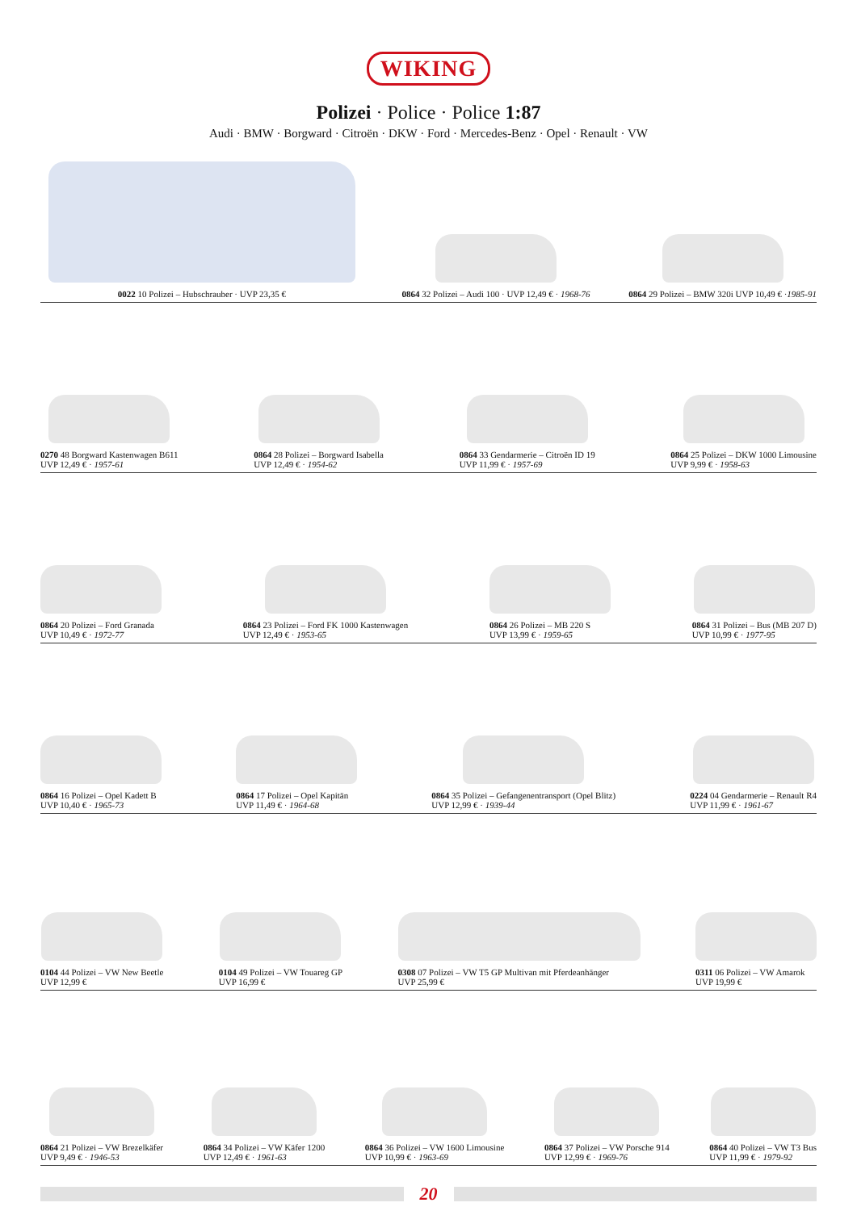WIKING
Polizei · Police · Police 1:87
Audi · BMW · Borgward · Citroën · DKW · Ford · Mercedes-Benz · Opel · Renault · VW
0022 10 Polizei – Hubschrauber · UVP 23,35 €
0864 32 Polizei – Audi 100 · UVP 12,49 € · 1968-76
0864 29 Polizei – BMW 320i UVP 10,49 € ·1985-91
0270 48 Borgward Kastenwagen B611
UVP 12,49 € · 1957-61
0864 28 Polizei – Borgward Isabella
UVP 12,49 € · 1954-62
0864 33 Gendarmerie – Citroën ID 19
UVP 11,99 € · 1957-69
0864 25 Polizei – DKW 1000 Limousine
UVP 9,99 € · 1958-63
0864 20 Polizei – Ford Granada
UVP 10,49 € · 1972-77
0864 23 Polizei – Ford FK 1000 Kastenwagen
UVP 12,49 € · 1953-65
0864 26 Polizei – MB 220 S
UVP 13,99 € · 1959-65
0864 31 Polizei – Bus (MB 207 D)
UVP 10,99 € · 1977-95
0864 16 Polizei – Opel Kadett B
UVP 10,40 € · 1965-73
0864 17 Polizei – Opel Kapitän
UVP 11,49 € · 1964-68
0864 35 Polizei – Gefangenentransport (Opel Blitz)
UVP 12,99 € · 1939-44
0224 04 Gendarmerie – Renault R4
UVP 11,99 € · 1961-67
0104 44 Polizei – VW New Beetle
UVP 12,99 €
0104 49 Polizei – VW Touareg GP
UVP 16,99 €
0308 07 Polizei – VW T5 GP Multivan mit Pferdeanhänger
UVP 25,99 €
0311 06 Polizei – VW Amarok
UVP 19,99 €
0864 21 Polizei – VW Brezelkäfer
UVP 9,49 € · 1946-53
0864 34 Polizei – VW Käfer 1200
UVP 12,49 € · 1961-63
0864 36 Polizei – VW 1600 Limousine
UVP 10,99 € · 1963-69
0864 37 Polizei – VW Porsche 914
UVP 12,99 € · 1969-76
0864 40 Polizei – VW T3 Bus
UVP 11,99 € · 1979-92
20